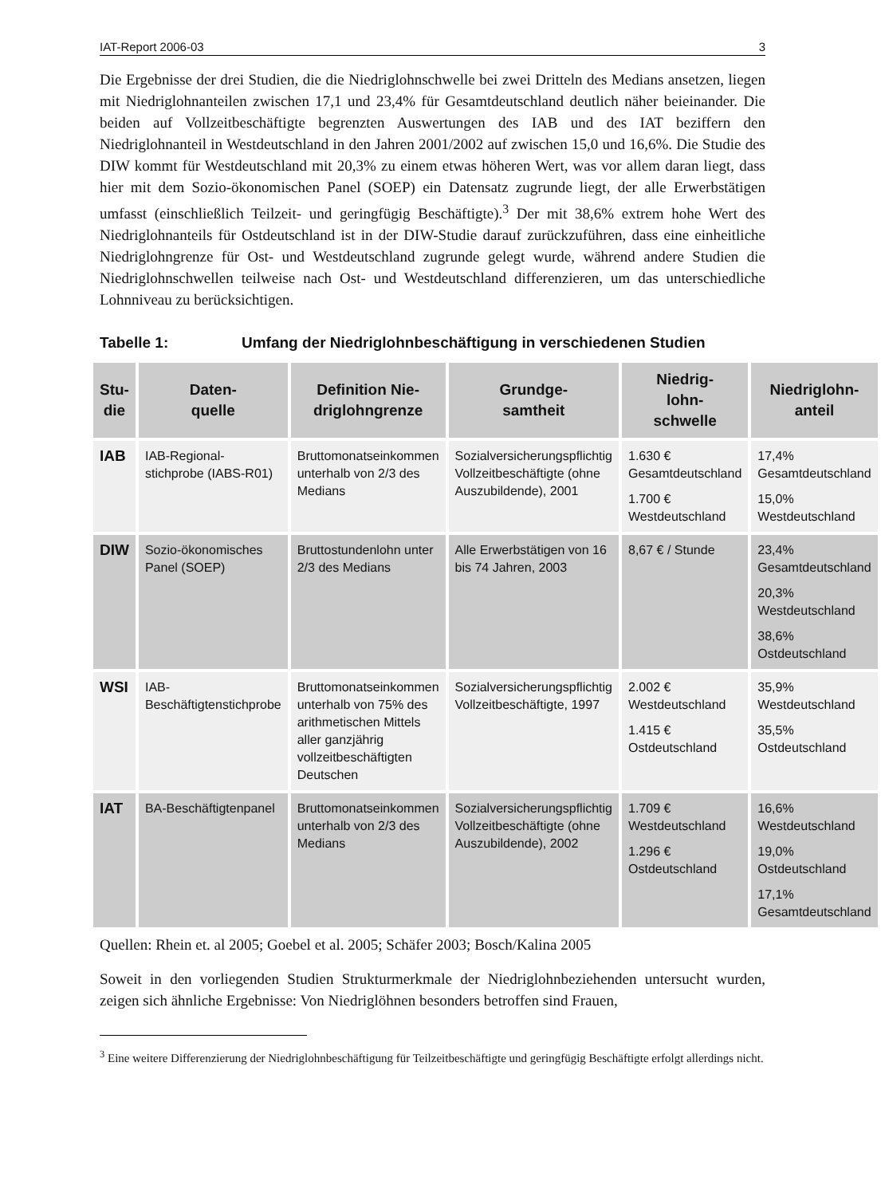IAT-Report 2006-03 3
Die Ergebnisse der drei Studien, die die Niedriglohnschwelle bei zwei Dritteln des Medians ansetzen, liegen mit Niedriglohnanteilen zwischen 17,1 und 23,4% für Gesamtdeutschland deutlich näher beieinander. Die beiden auf Vollzeitbeschäftigte begrenzten Auswertungen des IAB und des IAT beziffern den Niedriglohnanteil in Westdeutschland in den Jahren 2001/2002 auf zwischen 15,0 und 16,6%. Die Studie des DIW kommt für Westdeutschland mit 20,3% zu einem etwas höheren Wert, was vor allem daran liegt, dass hier mit dem Sozio-ökonomischen Panel (SOEP) ein Datensatz zugrunde liegt, der alle Erwerbstätigen umfasst (einschließlich Teilzeit- und geringfügig Beschäftigte).<sup>3</sup> Der mit 38,6% extrem hohe Wert des Niedriglohnanteils für Ostdeutschland ist in der DIW-Studie darauf zurückzuführen, dass eine einheitliche Niedriglohngrenze für Ost- und Westdeutschland zugrunde gelegt wurde, während andere Studien die Niedriglohnschwellen teilweise nach Ost- und Westdeutschland differenzieren, um das unterschiedliche Lohnniveau zu berücksichtigen.
Tabelle 1: Umfang der Niedriglohnbeschäftigung in verschiedenen Studien
| Stu- die | Daten- quelle | Definition Nie- driglohngrenze | Grundge- samtheit | Niedrig- lohn- schwelle | Niedriglohn- anteil |
| --- | --- | --- | --- | --- | --- |
| IAB | IAB-Regional-stichprobe (IABS-R01) | Bruttomonatseinkommen unterhalb von 2/3 des Medians | Sozialversicherungspflichtig Vollzeitbeschäftigte (ohne Auszubildende), 2001 | 1.630 € Gesamtdeutschland 1.700 € Westdeutschland | 17,4% Gesamtdeutschland 15,0% Westdeutschland |
| DIW | Sozio-ökonomisches Panel (SOEP) | Bruttostundenlohn unter 2/3 des Medians | Alle Erwerbstätigen von 16 bis 74 Jahren, 2003 | 8,67 € / Stunde | 23,4% Gesamtdeutschland 20,3% Westdeutschland 38,6% Ostdeutschland |
| WSI | IAB-Beschäftigtenstichprobe | Bruttomonatseinkommen unterhalb von 75% des arithmetischen Mittels aller ganzjährig vollzeitbeschäftigten Deutschen | Sozialversicherungspflichtig Vollzeitbeschäftigte, 1997 | 2.002 € Westdeutschland 1.415 € Ostdeutschland | 35,9% Westdeutschland 35,5% Ostdeutschland |
| IAT | BA-Beschäftigtenpanel | Bruttomonatseinkommen unterhalb von 2/3 des Medians | Sozialversicherungspflichtig Vollzeitbeschäftigte (ohne Auszubildende), 2002 | 1.709 € Westdeutschland 1.296 € Ostdeutschland | 16,6% Westdeutschland 19,0% Ostdeutschland 17,1% Gesamtdeutschland |
Quellen: Rhein et. al 2005; Goebel et al. 2005; Schäfer 2003; Bosch/Kalina 2005
Soweit in den vorliegenden Studien Strukturmerkmale der Niedriglohnbeziehenden untersucht wurden, zeigen sich ähnliche Ergebnisse: Von Niedriglöhnen besonders betroffen sind Frauen,
<sup>3</sup> Eine weitere Differenzierung der Niedriglohnbeschäftigung für Teilzeitbeschäftigte und geringfügig Beschäftigte erfolgt allerdings nicht.